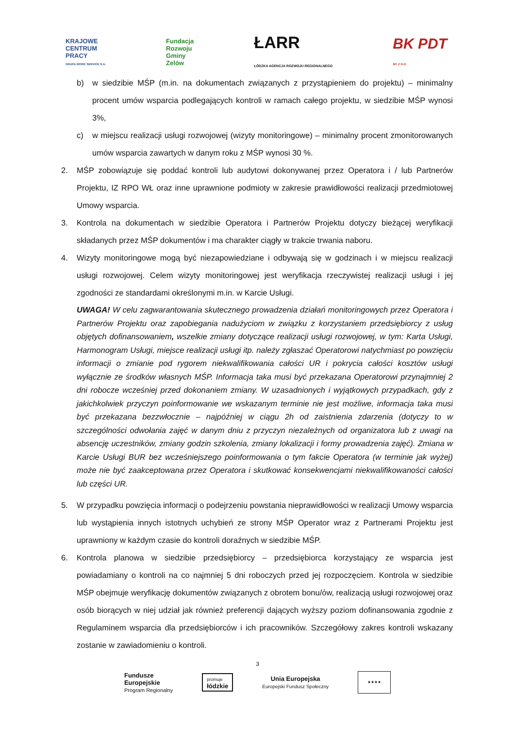KRAJOWE
CENTRUM
PRACY
GRUPA WORK SERVICE S.A.
Fundacja
Rozwoju
Gminy
Zelów
ŁARR
ŁÓDZKA AGENCJA ROZWOJU REGIONALNEGO
BK PDT
SP. Z O.O.
b) w siedzibie MŚP (m.in. na dokumentach związanych z przystąpieniem do projektu) – minimalny procent umów wsparcia podlegających kontroli w ramach całego projektu, w siedzibie MŚP wynosi 3%,
c) w miejscu realizacji usługi rozwojowej (wizyty monitoringowe) – minimalny procent zmonitorowanych umów wsparcia zawartych w danym roku z MŚP wynosi 30 %.
2. MŚP zobowiązuje się poddać kontroli lub audytowi dokonywanej przez Operatora i / lub Partnerów Projektu, IZ RPO WŁ oraz inne uprawnione podmioty w zakresie prawidłowości realizacji przedmiotowej Umowy wsparcia.
3. Kontrola na dokumentach w siedzibie Operatora i Partnerów Projektu dotyczy bieżącej weryfikacji składanych przez MŚP dokumentów i ma charakter ciągły w trakcie trwania naboru.
4. Wizyty monitoringowe mogą być niezapowiedziane i odbywają się w godzinach i w miejscu realizacji usługi rozwojowej. Celem wizyty monitoringowej jest weryfikacja rzeczywistej realizacji usługi i jej zgodności ze standardami określonymi m.in. w Karcie Usługi.
UWAGA! W celu zagwarantowania skutecznego prowadzenia działań monitoringowych przez Operatora i Partnerów Projektu oraz zapobiegania nadużyciom w związku z korzystaniem przedsiębiorcy z usług objętych dofinansowaniem, wszelkie zmiany dotyczące realizacji usługi rozwojowej, w tym: Karta Usługi, Harmonogram Usługi, miejsce realizacji usługi itp. należy zgłaszać Operatorowi natychmiast po powzięciu informacji o zmianie pod rygorem niekwalifikowania całości UR i pokrycia całości kosztów usługi wyłącznie ze środków własnych MŚP. Informacja taka musi być przekazana Operatorowi przynajmniej 2 dni robocze wcześniej przed dokonaniem zmiany. W uzasadnionych i wyjątkowych przypadkach, gdy z jakichkolwiek przyczyn poinformowanie we wskazanym terminie nie jest możliwe, informacja taka musi być przekazana bezzwłocznie – najpóźniej w ciągu 2h od zaistnienia zdarzenia (dotyczy to w szczególności odwołania zajęć w danym dniu z przyczyn niezależnych od organizatora lub z uwagi na absencję uczestników, zmiany godzin szkolenia, zmiany lokalizacji i formy prowadzenia zajęć). Zmiana w Karcie Usługi BUR bez wcześniejszego poinformowania o tym fakcie Operatora (w terminie jak wyżej) może nie być zaakceptowana przez Operatora i skutkować konsekwencjami niekwalifikowaności całości lub części UR.
5. W przypadku powzięcia informacji o podejrzeniu powstania nieprawidłowości w realizacji Umowy wsparcia lub wystąpienia innych istotnych uchybień ze strony MŚP Operator wraz z Partnerami Projektu jest uprawniony w każdym czasie do kontroli doraźnych w siedzibie MŚP.
6. Kontrola planowa w siedzibie przedsiębiorcy – przedsiębiorca korzystający ze wsparcia jest powiadamiany o kontroli na co najmniej 5 dni roboczych przed jej rozpoczęciem. Kontrola w siedzibie MŚP obejmuje weryfikację dokumentów związanych z obrotem bonu/ów, realizacją usługi rozwojowej oraz osób biorących w niej udział jak również preferencji dających wyższy poziom dofinansowania zgodnie z Regulaminem wsparcia dla przedsiębiorców i ich pracowników. Szczegółowy zakres kontroli wskazany zostanie w zawiadomieniu o kontroli.
3
Fundusze
Europejskie
Program Regionalny
promuje
łódzkie
Unia Europejska
Europejski Fundusz Społeczny
★★★★